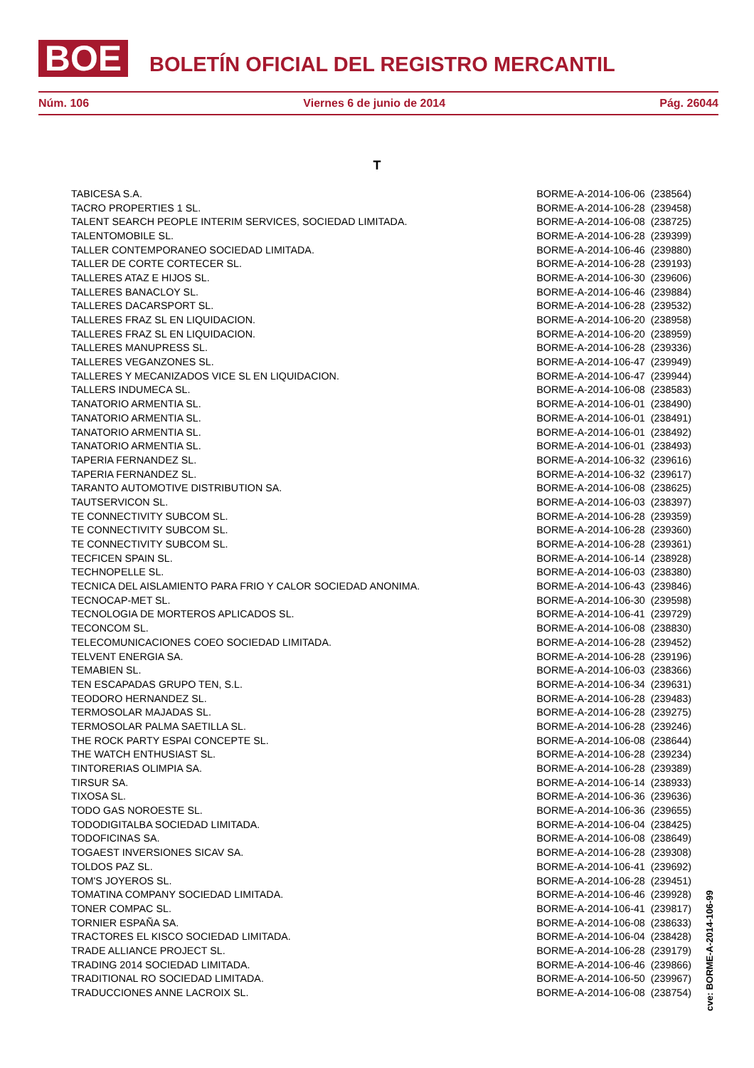BOE
BOLETÍN OFICIAL DEL REGISTRO MERCANTIL
Núm. 106 Viernes 6 de junio de 2014 Pág. 26044
T
| TABICESA S.A. | BORME-A-2014-106-06 (238564) |
| TACRO PROPERTIES 1 SL. | BORME-A-2014-106-28 (239458) |
| TALENT SEARCH PEOPLE INTERIM SERVICES, SOCIEDAD LIMITADA. | BORME-A-2014-106-08 (238725) |
| TALENTOMOBILE SL. | BORME-A-2014-106-28 (239399) |
| TALLER CONTEMPORANEO SOCIEDAD LIMITADA. | BORME-A-2014-106-46 (239880) |
| TALLER DE CORTE CORTECER SL. | BORME-A-2014-106-28 (239193) |
| TALLERES ATAZ E HIJOS SL. | BORME-A-2014-106-30 (239606) |
| TALLERES BANACLOY SL. | BORME-A-2014-106-46 (239884) |
| TALLERES DACARSPORT SL. | BORME-A-2014-106-28 (239532) |
| TALLERES FRAZ SL EN LIQUIDACION. | BORME-A-2014-106-20 (238958) |
| TALLERES FRAZ SL EN LIQUIDACION. | BORME-A-2014-106-20 (238959) |
| TALLERES MANUPRESS SL. | BORME-A-2014-106-28 (239336) |
| TALLERES VEGANZONES SL. | BORME-A-2014-106-47 (239949) |
| TALLERES Y MECANIZADOS VICE SL EN LIQUIDACION. | BORME-A-2014-106-47 (239944) |
| TALLERS INDUMECA SL. | BORME-A-2014-106-08 (238583) |
| TANATORIO ARMENTIA SL. | BORME-A-2014-106-01 (238490) |
| TANATORIO ARMENTIA SL. | BORME-A-2014-106-01 (238491) |
| TANATORIO ARMENTIA SL. | BORME-A-2014-106-01 (238492) |
| TANATORIO ARMENTIA SL. | BORME-A-2014-106-01 (238493) |
| TAPERIA FERNANDEZ SL. | BORME-A-2014-106-32 (239616) |
| TAPERIA FERNANDEZ SL. | BORME-A-2014-106-32 (239617) |
| TARANTO AUTOMOTIVE DISTRIBUTION SA. | BORME-A-2014-106-08 (238625) |
| TAUTSERVICON SL. | BORME-A-2014-106-03 (238397) |
| TE CONNECTIVITY SUBCOM SL. | BORME-A-2014-106-28 (239359) |
| TE CONNECTIVITY SUBCOM SL. | BORME-A-2014-106-28 (239360) |
| TE CONNECTIVITY SUBCOM SL. | BORME-A-2014-106-28 (239361) |
| TECFICEN SPAIN SL. | BORME-A-2014-106-14 (238928) |
| TECHNOPELLE SL. | BORME-A-2014-106-03 (238380) |
| TECNICA DEL AISLAMIENTO PARA FRIO Y CALOR SOCIEDAD ANONIMA. | BORME-A-2014-106-43 (239846) |
| TECNOCAP-MET SL. | BORME-A-2014-106-30 (239598) |
| TECNOLOGIA DE MORTEROS APLICADOS SL. | BORME-A-2014-106-41 (239729) |
| TECONCOM SL. | BORME-A-2014-106-08 (238830) |
| TELECOMUNICACIONES COEO SOCIEDAD LIMITADA. | BORME-A-2014-106-28 (239452) |
| TELVENT ENERGIA SA. | BORME-A-2014-106-28 (239196) |
| TEMABIEN SL. | BORME-A-2014-106-03 (238366) |
| TEN ESCAPADAS GRUPO TEN, S.L. | BORME-A-2014-106-34 (239631) |
| TEODORO HERNANDEZ SL. | BORME-A-2014-106-28 (239483) |
| TERMOSOLAR MAJADAS SL. | BORME-A-2014-106-28 (239275) |
| TERMOSOLAR PALMA SAETILLA SL. | BORME-A-2014-106-28 (239246) |
| THE ROCK PARTY ESPAI CONCEPTE SL. | BORME-A-2014-106-08 (238644) |
| THE WATCH ENTHUSIAST SL. | BORME-A-2014-106-28 (239234) |
| TINTORERIAS OLIMPIA SA. | BORME-A-2014-106-28 (239389) |
| TIRSUR SA. | BORME-A-2014-106-14 (238933) |
| TIXOSA SL. | BORME-A-2014-106-36 (239636) |
| TODO GAS NOROESTE SL. | BORME-A-2014-106-36 (239655) |
| TODODIGITALBA SOCIEDAD LIMITADA. | BORME-A-2014-106-04 (238425) |
| TODOFICINAS SA. | BORME-A-2014-106-08 (238649) |
| TOGAEST INVERSIONES SICAV SA. | BORME-A-2014-106-28 (239308) |
| TOLDOS PAZ SL. | BORME-A-2014-106-41 (239692) |
| TOM'S JOYEROS SL. | BORME-A-2014-106-28 (239451) |
| TOMATINA COMPANY SOCIEDAD LIMITADA. | BORME-A-2014-106-46 (239928) |
| TONER COMPAC SL. | BORME-A-2014-106-41 (239817) |
| TORNIER ESPAÑA SA. | BORME-A-2014-106-08 (238633) |
| TRACTORES EL KISCO SOCIEDAD LIMITADA. | BORME-A-2014-106-04 (238428) |
| TRADE ALLIANCE PROJECT SL. | BORME-A-2014-106-28 (239179) |
| TRADING 2014 SOCIEDAD LIMITADA. | BORME-A-2014-106-46 (239866) |
| TRADITIONAL RO SOCIEDAD LIMITADA. | BORME-A-2014-106-50 (239967) |
| TRADUCCIONES ANNE LACROIX SL. | BORME-A-2014-106-08 (238754) |
cve: BORME-A-2014-106-99